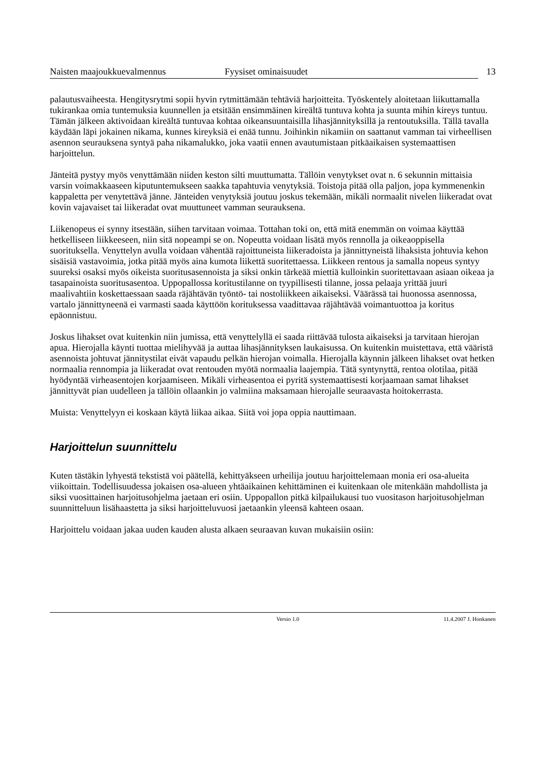Naisten maajoukkuevalmennus Fyysiset ominaisuudet
13
palautusvaiheesta. Hengitysrytmi sopii hyvin rytmittämään tehtäviä harjoitteita. Työskentely aloitetaan liikuttamalla tukirankaa omia tuntemuksia kuunnellen ja etsitään ensimmäinen kireältä tuntuva kohta ja suunta mihin kireys tuntuu. Tämän jälkeen aktivoidaan kireältä tuntuvaa kohtaa oikeansuuntaisilla lihasjännityksillä ja rentoutuksilla. Tällä tavalla käydään läpi jokainen nikama, kunnes kireyksiä ei enää tunnu. Joihinkin nikamiin on saattanut vamman tai virheellisen asennon seurauksena syntyä paha nikamalukko, joka vaatii ennen avautumistaan pitkäaikaisen systemaattisen harjoittelun.
Jänteitä pystyy myös venyttämään niiden keston silti muuttumatta. Tällöin venytykset ovat n. 6 sekunnin mittaisia varsin voimakkaaseen kiputuntemukseen saakka tapahtuvia venytyksiä. Toistoja pitää olla paljon, jopa kymmenenkin kappaletta per venytettävä jänne. Jänteiden venytyksiä joutuu joskus tekemään, mikäli normaalit nivelen liikeradat ovat kovin vajavaiset tai liikeradat ovat muuttuneet vamman seurauksena.
Liikenopeus ei synny itsestään, siihen tarvitaan voimaa. Tottahan toki on, että mitä enemmän on voimaa käyttää hetkelliseen liikkeeseen, niin sitä nopeampi se on. Nopeutta voidaan lisätä myös rennolla ja oikeaoppisella suorituksella. Venyttelyn avulla voidaan vähentää rajoittuneista liikeradoista ja jännittyneistä lihaksista johtuvia kehon sisäisiä vastavoimia, jotka pitää myös aina kumota liikettä suoritettaessa. Liikkeen rentous ja samalla nopeus syntyy suureksi osaksi myös oikeista suoritusasennoista ja siksi onkin tärkeää miettiä kulloinkin suoritettavaan asiaan oikeaa ja tasapainoista suoritusasentoa. Uppopallossa koritustilanne on tyypillisesti tilanne, jossa pelaaja yrittää juuri maalivahtiin koskettaessaan saada räjähtävän työntö- tai nostoliikkeen aikaiseksi. Väärässä tai huonossa asennossa, vartalo jännittyneenä ei varmasti saada käyttöön korituksessa vaadittavaa räjähtävää voimantuottoa ja koritus epäonnistuu.
Joskus lihakset ovat kuitenkin niin jumissa, että venyttelyllä ei saada riittävää tulosta aikaiseksi ja tarvitaan hierojan apua. Hierojalla käynti tuottaa mielihyvää ja auttaa lihasjännityksen laukaisussa. On kuitenkin muistettava, että vääristä asennoista johtuvat jännitystilat eivät vapaudu pelkän hierojan voimalla. Hierojalla käynnin jälkeen lihakset ovat hetken normaalia rennompia ja liikeradat ovat rentouden myötä normaalia laajempia. Tätä syntynyttä, rentoa olotilaa, pitää hyödyntää virheasentojen korjaamiseen. Mikäli virheasentoa ei pyritä systemaattisesti korjaamaan samat lihakset jännittyvät pian uudelleen ja tällöin ollaankin jo valmiina maksamaan hierojalle seuraavasta hoitokerrasta.
Muista: Venyttelyyn ei koskaan käytä liikaa aikaa. Siitä voi jopa oppia nauttimaan.
Harjoittelun suunnittelu
Kuten tästäkin lyhyestä tekstistä voi päätellä, kehittyäkseen urheilija joutuu harjoittelemaan monia eri osa-alueita viikoittain. Todellisuudessa jokaisen osa-alueen yhtäaikainen kehittäminen ei kuitenkaan ole mitenkään mahdollista ja siksi vuosittainen harjoitusohjelma jaetaan eri osiin. Uppopallon pitkä kilpailukausi tuo vuositason harjoitusohjelman suunnitteluun lisähaastetta ja siksi harjoitteluvuosi jaetaankin yleensä kahteen osaan.
Harjoittelu voidaan jakaa uuden kauden alusta alkaen seuraavan kuvan mukaisiin osiin:
Versio 1.0 11.4.2007 J. Honkanen